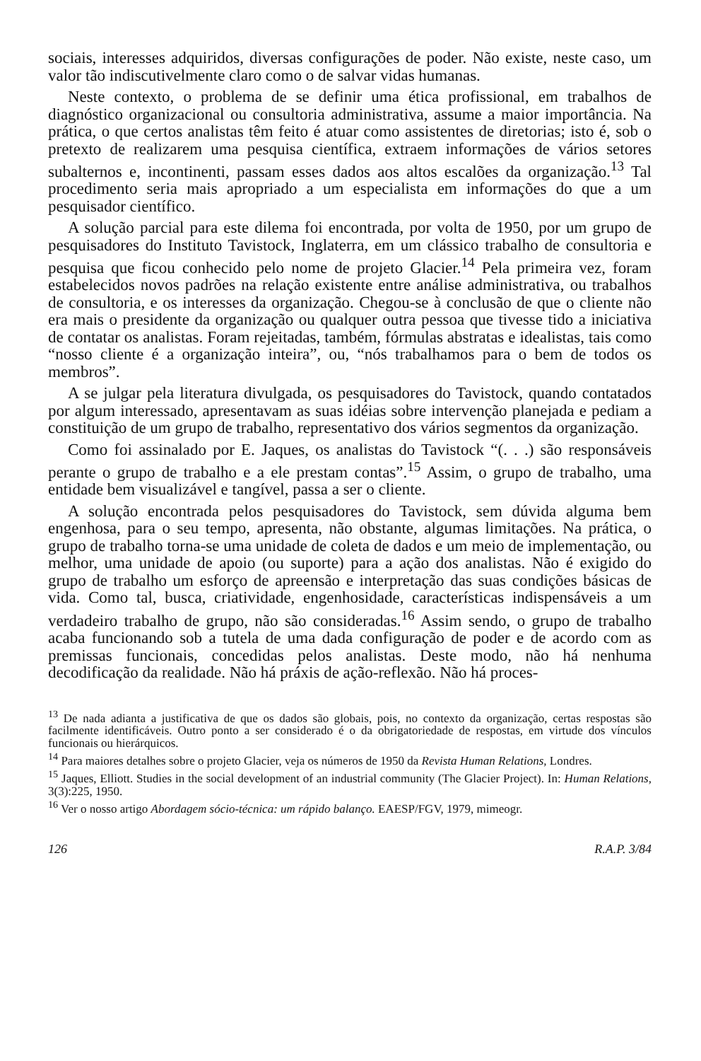sociais, interesses adquiridos, diversas configurações de poder. Não existe, neste caso, um valor tão indiscutivelmente claro como o de salvar vidas humanas.
Neste contexto, o problema de se definir uma ética profissional, em trabalhos de diagnóstico organizacional ou consultoria administrativa, assume a maior importância. Na prática, o que certos analistas têm feito é atuar como assistentes de diretorias; isto é, sob o pretexto de realizarem uma pesquisa científica, extraem informações de vários setores subalternos e, incontinenti, passam esses dados aos altos escalões da organização.<sup>13</sup> Tal procedimento seria mais apropriado a um especialista em informações do que a um pesquisador científico.
A solução parcial para este dilema foi encontrada, por volta de 1950, por um grupo de pesquisadores do Instituto Tavistock, Inglaterra, em um clássico trabalho de consultoria e pesquisa que ficou conhecido pelo nome de projeto Glacier.<sup>14</sup> Pela primeira vez, foram estabelecidos novos padrões na relação existente entre análise administrativa, ou trabalhos de consultoria, e os interesses da organização. Chegou-se à conclusão de que o cliente não era mais o presidente da organização ou qualquer outra pessoa que tivesse tido a iniciativa de contatar os analistas. Foram rejeitadas, também, fórmulas abstratas e idealistas, tais como “nosso cliente é a organização inteira”, ou, “nós trabalhamos para o bem de todos os membros”.
A se julgar pela literatura divulgada, os pesquisadores do Tavistock, quando contatados por algum interessado, apresentavam as suas idéias sobre intervenção planejada e pediam a constituição de um grupo de trabalho, representativo dos vários segmentos da organização.
Como foi assinalado por E. Jaques, os analistas do Tavistock “(. . .) são responsáveis perante o grupo de trabalho e a ele prestam contas”.<sup>15</sup> Assim, o grupo de trabalho, uma entidade bem visualizável e tangível, passa a ser o cliente.
A solução encontrada pelos pesquisadores do Tavistock, sem dúvida alguma bem engenhosa, para o seu tempo, apresenta, não obstante, algumas limitações. Na prática, o grupo de trabalho torna-se uma unidade de coleta de dados e um meio de implementação, ou melhor, uma unidade de apoio (ou suporte) para a ação dos analistas. Não é exigido do grupo de trabalho um esforço de apreensão e interpretação das suas condições básicas de vida. Como tal, busca, criatividade, engenhosidade, características indispensáveis a um verdadeiro trabalho de grupo, não são consideradas.<sup>16</sup> Assim sendo, o grupo de trabalho acaba funcionando sob a tutela de uma dada configuração de poder e de acordo com as premissas funcionais, concedidas pelos analistas. Deste modo, não há nenhuma decodificação da realidade. Não há práxis de ação-reflexão. Não há proces-
<sup>13</sup> De nada adianta a justificativa de que os dados são globais, pois, no contexto da organização, certas respostas são facilmente identificáveis. Outro ponto a ser considerado é o da obrigatoriedade de respostas, em virtude dos vínculos funcionais ou hierárquicos.
<sup>14</sup> Para maiores detalhes sobre o projeto Glacier, veja os números de 1950 da Revista Human Relations, Londres.
<sup>15</sup> Jaques, Elliott. Studies in the social development of an industrial community (The Glacier Project). In: Human Relations, 3(3):225, 1950.
<sup>16</sup> Ver o nosso artigo Abordagem sócio-técnica: um rápido balanço. EAESP/FGV, 1979, mimeogr.
126 R.A.P. 3/84